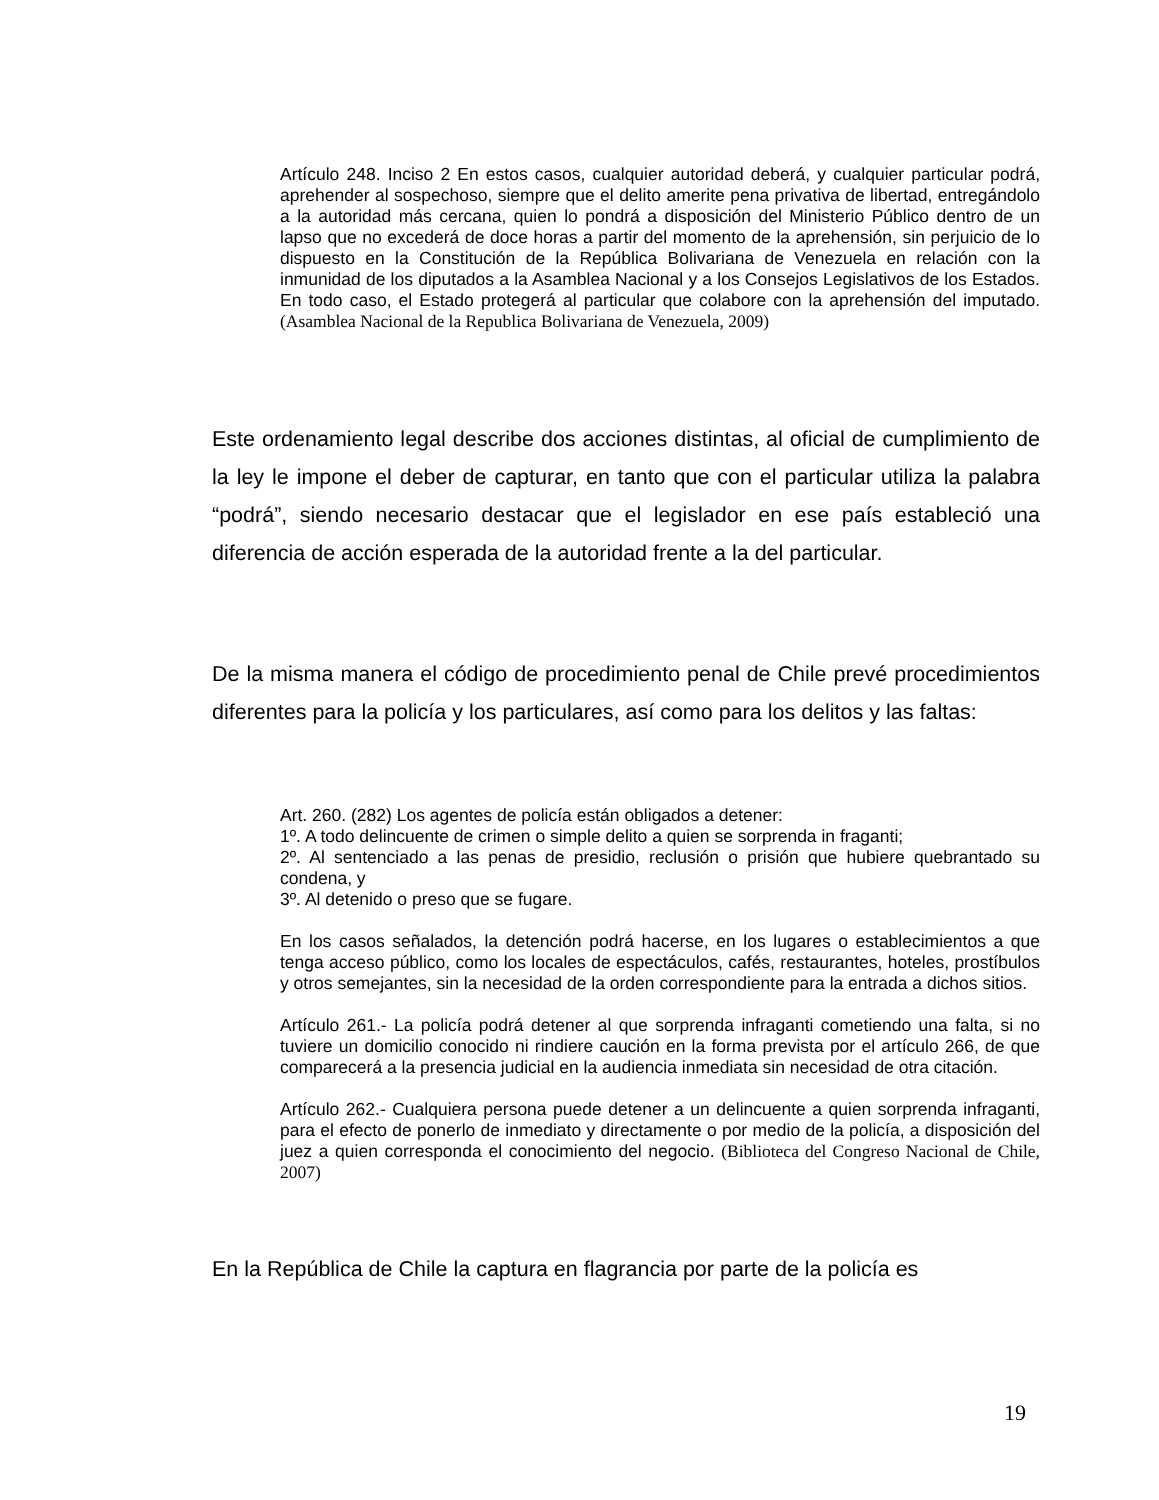Artículo 248. Inciso 2 En estos casos, cualquier autoridad deberá, y cualquier particular podrá, aprehender al sospechoso, siempre que el delito amerite pena privativa de libertad, entregándolo a la autoridad más cercana, quien lo pondrá a disposición del Ministerio Público dentro de un lapso que no excederá de doce horas a partir del momento de la aprehensión, sin perjuicio de lo dispuesto en la Constitución de la República Bolivariana de Venezuela en relación con la inmunidad de los diputados a la Asamblea Nacional y a los Consejos Legislativos de los Estados. En todo caso, el Estado protegerá al particular que colabore con la aprehensión del imputado. (Asamblea Nacional de la Republica Bolivariana de Venezuela, 2009)
Este ordenamiento legal describe dos acciones distintas, al oficial de cumplimiento de la ley le impone el deber de capturar, en tanto que con el particular utiliza la palabra “podrá”, siendo necesario destacar que el legislador en ese país estableció una diferencia de acción esperada de la autoridad frente a la del particular.
De la misma manera el código de procedimiento penal de Chile prevé procedimientos diferentes para la policía y los particulares, así como para los delitos y las faltas:
Art. 260. (282) Los agentes de policía están obligados a detener:
1º. A todo delincuente de crimen o simple delito a quien se sorprenda in fraganti;
2º. Al sentenciado a las penas de presidio, reclusión o prisión que hubiere quebrantado su condena, y
3º. Al detenido o preso que se fugare.
En los casos señalados, la detención podrá hacerse, en los lugares o establecimientos a que tenga acceso público, como los locales de espectáculos, cafés, restaurantes, hoteles, prostíbulos y otros semejantes, sin la necesidad de la orden correspondiente para la entrada a dichos sitios.
Artículo 261.- La policía podrá detener al que sorprenda infraganti cometiendo una falta, si no tuviere un domicilio conocido ni rindiere caución en la forma prevista por el artículo 266, de que comparecerá a la presencia judicial en la audiencia inmediata sin necesidad de otra citación.
Artículo 262.- Cualquiera persona puede detener a un delincuente a quien sorprenda infraganti, para el efecto de ponerlo de inmediato y directamente o por medio de la policía, a disposición del juez a quien corresponda el conocimiento del negocio. (Biblioteca del Congreso Nacional de Chile, 2007)
En la República de Chile la captura en flagrancia por parte de la policía es
19